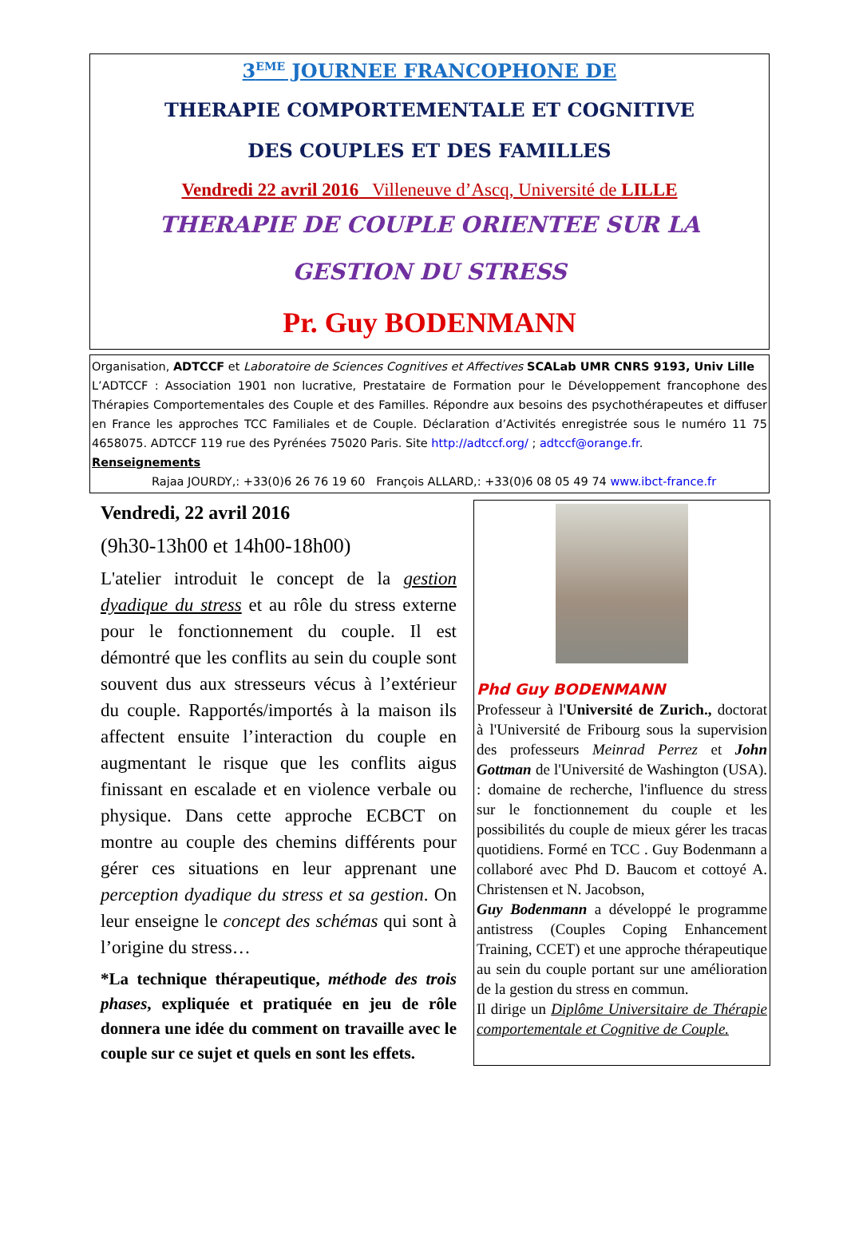3<sup>EME</sup> JOURNEE FRANCOPHONE DE
THERAPIE COMPORTEMENTALE ET COGNITIVE
DES COUPLES ET DES FAMILLES
Vendredi 22 avril 2016 Villeneuve d’Ascq, Université de LILLE
THERAPIE DE COUPLE ORIENTEE SUR LA
GESTION DU STRESS
Pr. Guy BODENMANN
Organisation, ADTCCF et Laboratoire de Sciences Cognitives et Affectives SCALab UMR CNRS 9193, Univ Lille
L’ADTCCF : Association 1901 non lucrative, Prestataire de Formation pour le Développement francophone des Thérapies Comportementales des Couple et des Familles. Répondre aux besoins des psychothérapeutes et diffuser en France les approches TCC Familiales et de Couple. Déclaration d’Activités enregistrée sous le numéro 11 75 4658075. ADTCCF 119 rue des Pyrénées 75020 Paris. Site http://adtccf.org/ ; adtccf@orange.fr.
Renseignements
Rajaa JOURDY,: +33(0)6 26 76 19 60 François ALLARD,: +33(0)6 08 05 49 74 www.ibct-france.fr
Vendredi, 22 avril 2016
(9h30-13h00 et 14h00-18h00)
L'atelier introduit le concept de la gestion dyadique du stress et au rôle du stress externe pour le fonctionnement du couple. Il est démontré que les conflits au sein du couple sont souvent dus aux stresseurs vécus à l’extérieur du couple. Rapportés/importés à la maison ils affectent ensuite l’interaction du couple en augmentant le risque que les conflits aigus finissant en escalade et en violence verbale ou physique. Dans cette approche ECBCT on montre au couple des chemins différents pour gérer ces situations en leur apprenant une perception dyadique du stress et sa gestion. On leur enseigne le concept des schémas qui sont à l’origine du stress…
*La technique thérapeutique, méthode des trois phases, expliquée et pratiquée en jeu de rôle donnera une idée du comment on travaille avec le couple sur ce sujet et quels en sont les effets.
Phd Guy BODENMANN
Professeur à l'Université de Zurich., doctorat à l'Université de Fribourg sous la supervision des professeurs Meinrad Perrez et John Gottman de l'Université de Washington (USA). : domaine de recherche, l'influence du stress sur le fonctionnement du couple et les possibilités du couple de mieux gérer les tracas quotidiens. Formé en TCC . Guy Bodenmann a collaboré avec Phd D. Baucom et cottoyé A. Christensen et N. Jacobson,
Guy Bodenmann a développé le programme antistress (Couples Coping Enhancement Training, CCET) et une approche thérapeutique au sein du couple portant sur une amélioration de la gestion du stress en commun.
Il dirige un Diplôme Universitaire de Thérapie comportementale et Cognitive de Couple.